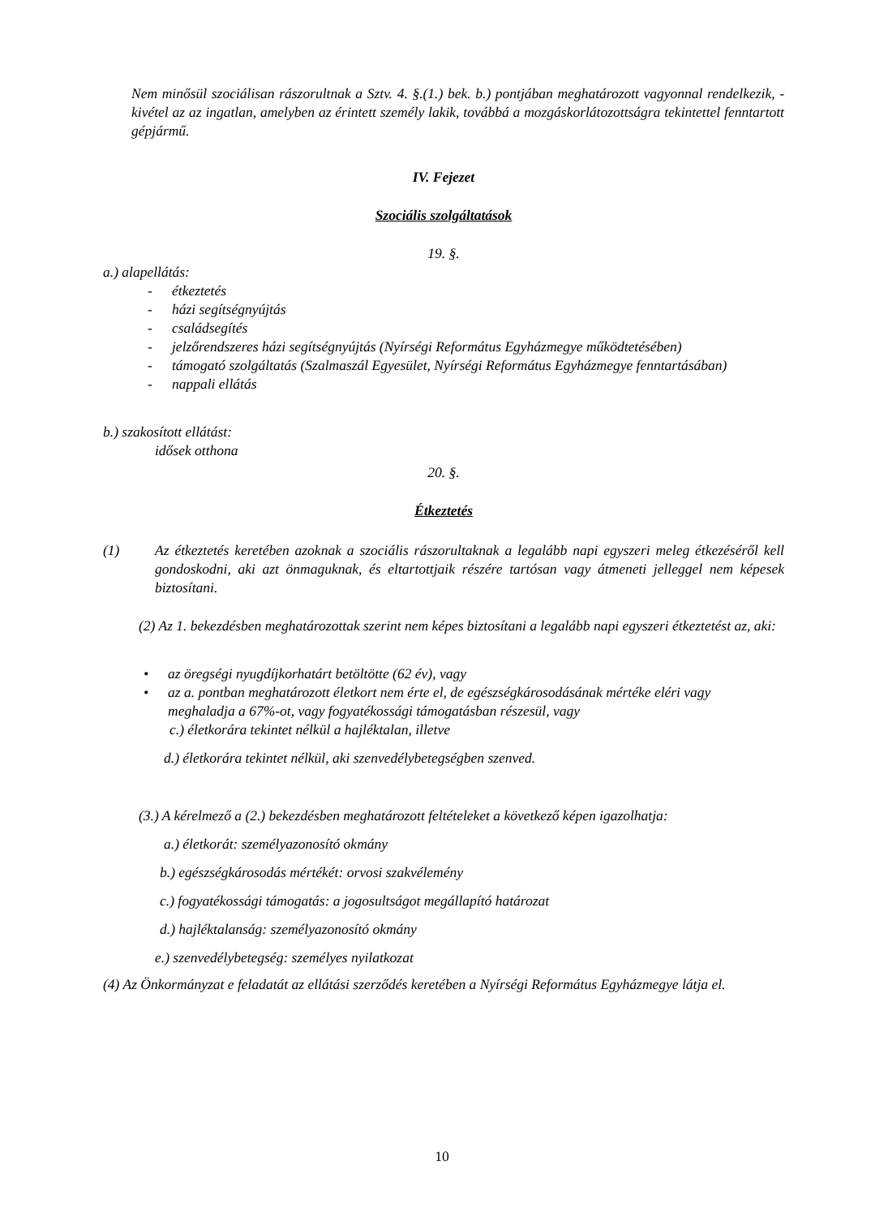Nem minősül szociálisan rászorultnak a Sztv. 4. §.(1.) bek. b.) pontjában meghatározott vagyonnal rendelkezik, - kivétel az az ingatlan, amelyben az érintett személy lakik, továbbá a mozgáskorlátozottságra tekintettel fenntartott gépjármű.
IV. Fejezet
Szociális szolgáltatások
19. §.
a.) alapellátás:
- étkeztetés
- házi segítségnyújtás
- családsegítés
- jelzőrendszeres házi segítségnyújtás (Nyírségi Református Egyházmegye működtetésében)
- támogató szolgáltatás (Szalmaszál Egyesület, Nyírségi Református Egyházmegye fenntartásában)
- nappali ellátás
b.) szakosított ellátást:
idősek otthona
20. §.
Étkeztetés
(1) Az étkeztetés keretében azoknak a szociális rászorultaknak a legalább napi egyszeri meleg étkezéséről kell gondoskodni, aki azt önmaguknak, és eltartottjaik részére tartósan vagy átmeneti jelleggel nem képesek biztosítani.
(2) Az 1. bekezdésben meghatározottak szerint nem képes biztosítani a legalább napi egyszeri étkeztetést az, aki:
• az öregségi nyugdíjkorhatárt betöltötte (62 év), vagy
• az a. pontban meghatározott életkort nem érte el, de egészségkárosodásának mértéke eléri vagy meghaladja a 67%-ot, vagy fogyatékossági támogatásban részesül, vagy
c.) életkorára tekintet nélkül a hajléktalan, illetve
d.) életkorára tekintet nélkül, aki szenvedélybetegségben szenved.
(3.) A kérelmező a (2.) bekezdésben meghatározott feltételeket a következő képen igazolhatja:
a.) életkorát: személyazonosító okmány
b.) egészségkárosodás mértékét: orvosi szakvélemény
c.) fogyatékossági támogatás: a jogosultságot megállapító határozat
d.) hajléktalanság: személyazonosító okmány
e.) szenvedélybetegség: személyes nyilatkozat
(4) Az Önkormányzat e feladatát az ellátási szerződés keretében a Nyírségi Református Egyházmegye látja el.
10